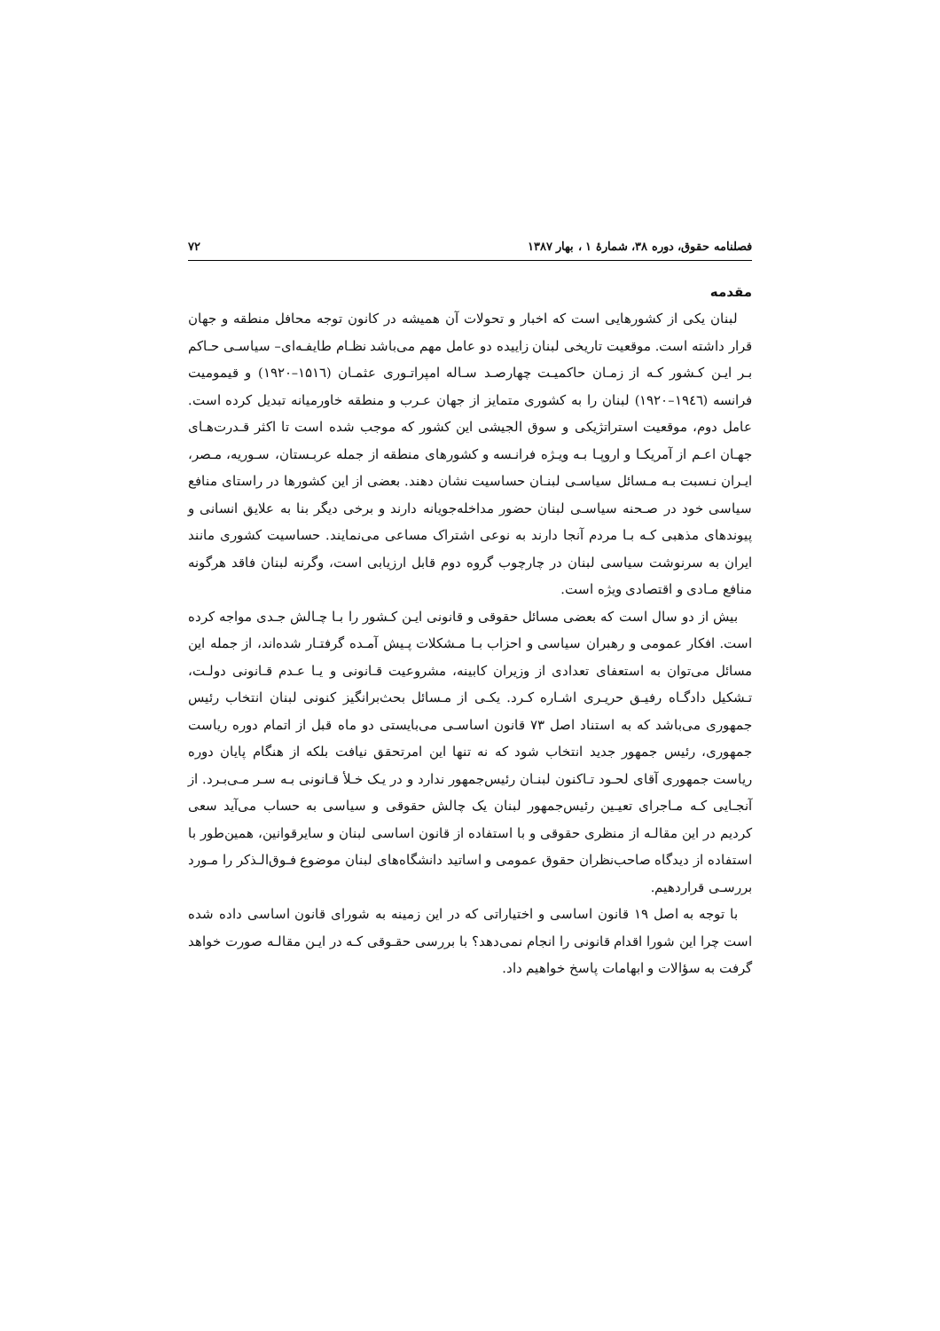فصلنامه حقوق، دوره ۳۸، شمارهٔ ۱ ، بهار ۱۳۸۷ ۷۲
مقدمه
لبنان یکی از کشورهایی است که اخبار و تحولات آن همیشه در کانون توجه محافل منطقه و جهان قرار داشته است. موقعیت تاریخی لبنان زاییده دو عامل مهم می‌باشد نظـام طایفـه‌ای– سیاسـی حـاکم بـر ایـن کـشور کـه از زمـان حاکمیـت چهارصـد سـاله امپراتـوری عثمـان (۱۵۱٦–۱۹۲۰) و قیمومیت فرانسه (۱۹٤٦–۱۹۲۰) لبنان را به کشوری متمایز از جهان عـرب و منطقه خاورمیانه تبدیل کرده است. عامل دوم، موقعیت استراتژیکی و سوق الجیشی این کشور که موجب شده است تا اکثر قـدرت‌هـای جهـان اعـم از آمریکـا و اروپـا بـه ویـژه فرانـسه و کشورهای منطقه از جمله عربـستان، سـوریه، مـصر، ایـران نـسبت بـه مـسائل سیاسـی لبنـان حساسیت نشان دهند. بعضی از این کشورها در راستای منافع سیاسی خود در صـحنه سیاسـی لبنان حضور مداخله‌جویانه دارند و برخی دیگر بنا به علایق انسانی و پیوندهای مذهبی کـه بـا مردم آنجا دارند به نوعی اشتراک مساعی می‌نمایند. حساسیت کشوری مانند ایران به سرنوشت سیاسی لبنان در چارچوب گروه دوم قابل ارزیابی است، وگرنه لبنان فاقد هرگونه منافع مـادی و اقتصادی ویژه است.
بیش از دو سال است که بعضی مسائل حقوقی و قانونی ایـن کـشور را بـا چـالش جـدی مواجه کرده است. افکار عمومی و رهبران سیاسی و احزاب بـا مـشکلات پـیش آمـده گرفتـار شده‌اند، از جمله این مسائل می‌توان به استعفای تعدادی از وزیران کابینه، مشروعیت قـانونی و یـا عـدم قـانونی دولـت، تـشکیل دادگـاه رفیـق حریـری اشـاره کـرد. یکـی از مـسائل بحث‌برانگیز کنونی لبنان انتخاب رئیس جمهوری می‌باشد که به استناد اصل ۷۳ قانون اساسـی می‌بایستی دو ماه قبل از اتمام دوره ریاست جمهوری، رئیس جمهور جدید انتخاب شود که نه تنها این امرتحقق نیافت بلکه از هنگام پایان دوره ریاست جمهوری آقای لحـود تـاکنون لبنـان رئیس‌جمهور ندارد و در یـک خـلأ قـانونی بـه سـر مـی‌بـرد. از آنجـایی کـه مـاجرای تعیـین رئیس‌جمهور لبنان یک چالش حقوقی و سیاسی به حساب می‌آید سعی کردیم در این مقالـه از منظری حقوقی و با استفاده از قانون اساسی لبنان و سایرقوانین، همین‌طور با استفاده از دیدگاه صاحب‌نظران حقوق عمومی و اساتید دانشگاه‌های لبنان موضوع فـوق‌الـذکر را مـورد بررسـی قراردهیم.
با توجه به اصل ۱۹ قانون اساسی و اختیاراتی که در این زمینه به شورای قانون اساسی داده شده است چرا این شورا اقدام قانونی را انجام نمی‌دهد؟ با بررسی حقـوقی کـه در ایـن مقالـه صورت خواهد گرفت به سؤالات و ابهامات پاسخ خواهیم داد.